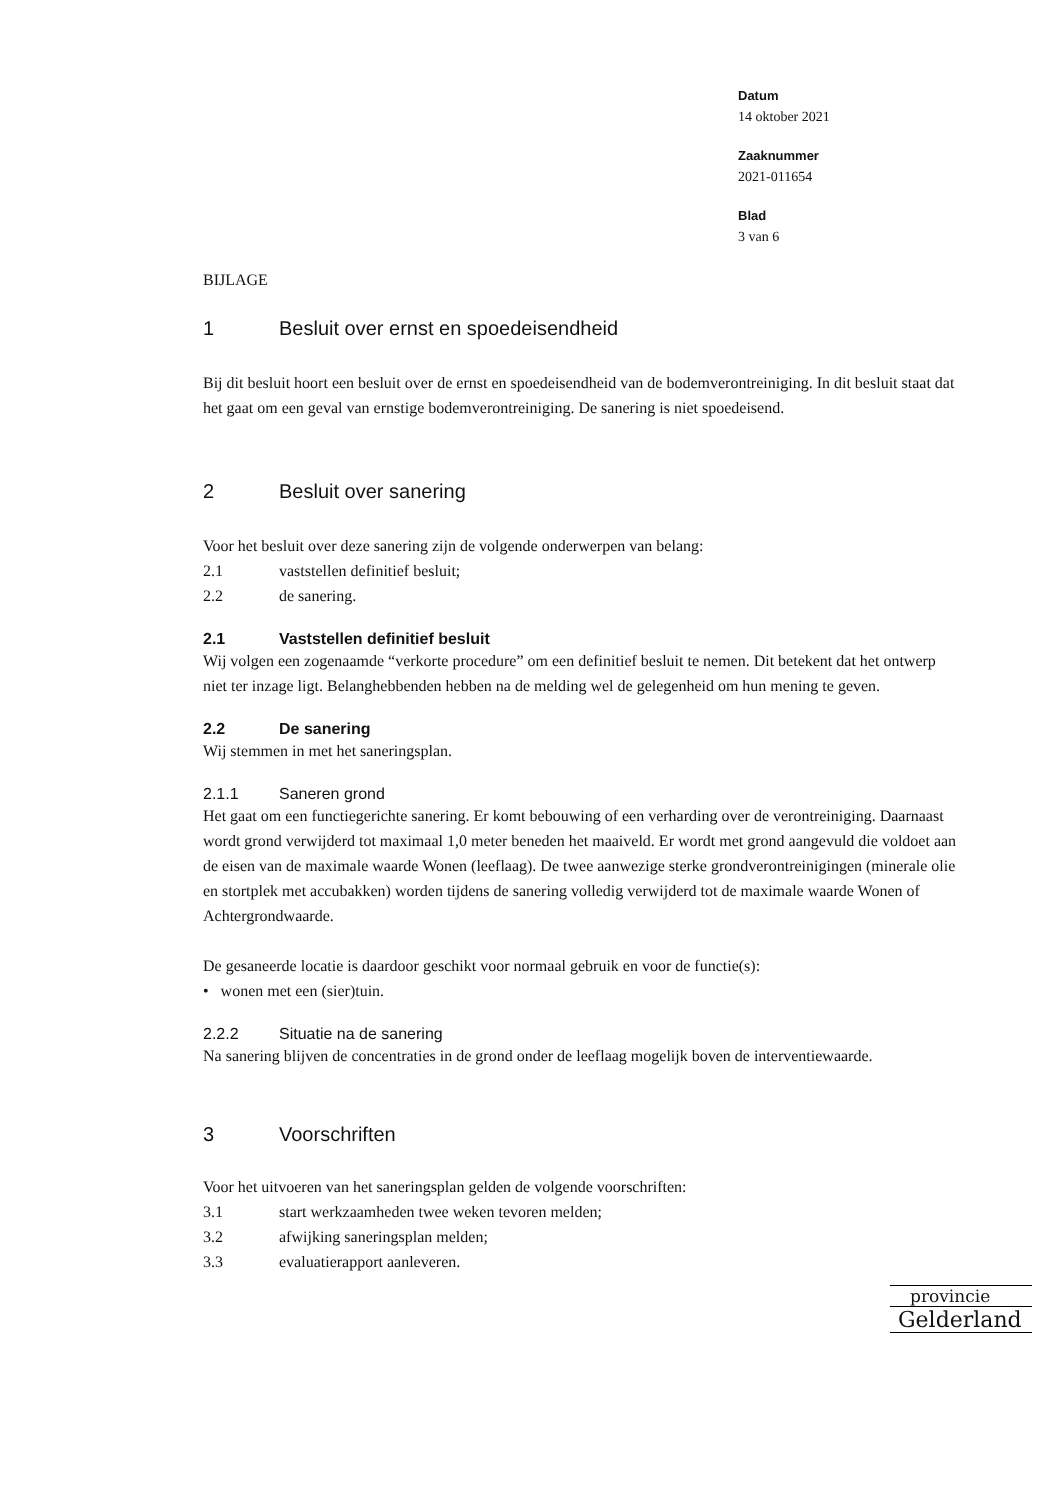Datum
14 oktober 2021
Zaaknummer
2021-011654
Blad
3 van 6
BIJLAGE
1 Besluit over ernst en spoedeisendheid
Bij dit besluit hoort een besluit over de ernst en spoedeisendheid van de bodemverontreiniging. In dit besluit staat dat het gaat om een geval van ernstige bodemverontreiniging. De sanering is niet spoedeisend.
2 Besluit over sanering
Voor het besluit over deze sanering zijn de volgende onderwerpen van belang:
2.1 vaststellen definitief besluit;
2.2 de sanering.
2.1 Vaststellen definitief besluit
Wij volgen een zogenaamde “verkorte procedure” om een definitief besluit te nemen. Dit betekent dat het ontwerp niet ter inzage ligt. Belanghebbenden hebben na de melding wel de gelegenheid om hun mening te geven.
2.2 De sanering
Wij stemmen in met het saneringsplan.
2.1.1 Saneren grond
Het gaat om een functiegerichte sanering. Er komt bebouwing of een verharding over de verontreiniging. Daarnaast wordt grond verwijderd tot maximaal 1,0 meter beneden het maaiveld. Er wordt met grond aangevuld die voldoet aan de eisen van de maximale waarde Wonen (leeflaag). De twee aanwezige sterke grondverontreinigingen (minerale olie en stortplek met accubakken) worden tijdens de sanering volledig verwijderd tot de maximale waarde Wonen of Achtergrondwaarde.
De gesaneerde locatie is daardoor geschikt voor normaal gebruik en voor de functie(s):
• wonen met een (sier)tuin.
2.2.2 Situatie na de sanering
Na sanering blijven de concentraties in de grond onder de leeflaag mogelijk boven de interventiewaarde.
3 Voorschriften
Voor het uitvoeren van het saneringsplan gelden de volgende voorschriften:
3.1 start werkzaamheden twee weken tevoren melden;
3.2 afwijking saneringsplan melden;
3.3 evaluatierapport aanleveren.
provincie
Gelderland